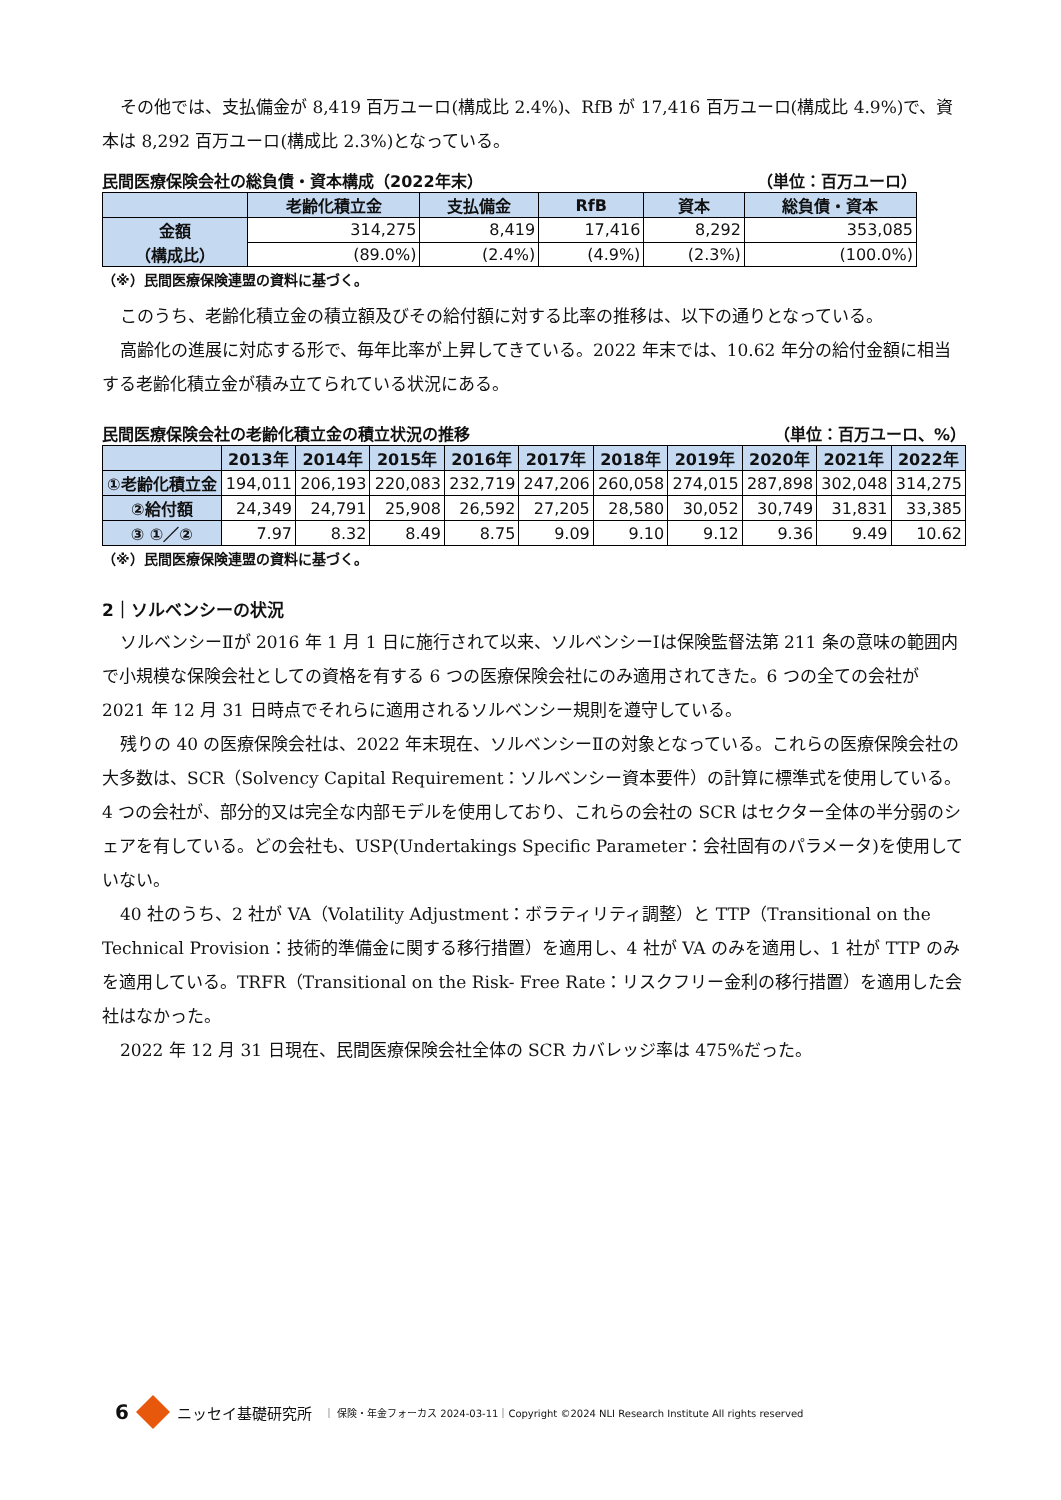その他では、支払備金が 8,419 百万ユーロ(構成比 2.4%)、RfB が 17,416 百万ユーロ(構成比 4.9%)で、資本は 8,292 百万ユーロ(構成比 2.3%)となっている。
民間医療保険会社の総負債・資本構成（2022年末） （単位：百万ユーロ）
| | 老齢化積立金 | 支払備金 | RfB | 資本 | 総負債・資本 |
| --- | --- | --- | --- | --- | --- |
| 金額 （構成比） | 314,275 | 8,419 | 17,416 | 8,292 | 353,085 |
| | (89.0%) | (2.4%) | (4.9%) | (2.3%) | (100.0%) |
（※）民間医療保険連盟の資料に基づく。
このうち、老齢化積立金の積立額及びその給付額に対する比率の推移は、以下の通りとなっている。
高齢化の進展に対応する形で、毎年比率が上昇してきている。2022 年末では、10.62 年分の給付金額に相当する老齢化積立金が積み立てられている状況にある。
民間医療保険会社の老齢化積立金の積立状況の推移 （単位：百万ユーロ、%）
| | 2013年 | 2014年 | 2015年 | 2016年 | 2017年 | 2018年 | 2019年 | 2020年 | 2021年 | 2022年 |
| --- | --- | --- | --- | --- | --- | --- | --- | --- | --- | --- |
| ①老齢化積立金 | 194,011 | 206,193 | 220,083 | 232,719 | 247,206 | 260,058 | 274,015 | 287,898 | 302,048 | 314,275 |
| ②給付額 | 24,349 | 24,791 | 25,908 | 26,592 | 27,205 | 28,580 | 30,052 | 30,749 | 31,831 | 33,385 |
| ③ ①／② | 7.97 | 8.32 | 8.49 | 8.75 | 9.09 | 9.10 | 9.12 | 9.36 | 9.49 | 10.62 |
（※）民間医療保険連盟の資料に基づく。
2｜ソルベンシーの状況
ソルベンシーⅡが 2016 年 1 月 1 日に施行されて以来、ソルベンシーⅠは保険監督法第 211 条の意味の範囲内で小規模な保険会社としての資格を有する 6 つの医療保険会社にのみ適用されてきた。6 つの全ての会社が 2021 年 12 月 31 日時点でそれらに適用されるソルベンシー規則を遵守している。
残りの 40 の医療保険会社は、2022 年末現在、ソルベンシーⅡの対象となっている。これらの医療保険会社の大多数は、SCR（Solvency Capital Requirement：ソルベンシー資本要件）の計算に標準式を使用している。4 つの会社が、部分的又は完全な内部モデルを使用しており、これらの会社の SCR はセクター全体の半分弱のシェアを有している。どの会社も、USP(Undertakings Specific Parameter：会社固有のパラメータ)を使用していない。
40 社のうち、2 社が VA（Volatility Adjustment：ボラティリティ調整）と TTP（Transitional on the Technical Provision：技術的準備金に関する移行措置）を適用し、4 社が VA のみを適用し、1 社が TTP のみを適用している。TRFR（Transitional on the Risk- Free Rate：リスクフリー金利の移行措置）を適用した会社はなかった。
2022 年 12 月 31 日現在、民間医療保険会社全体の SCR カバレッジ率は 475%だった。
6 ニッセイ基礎研究所 ｜ 保険・年金フォーカス 2024-03-11｜Copyright ©2024 NLI Research Institute All rights reserved